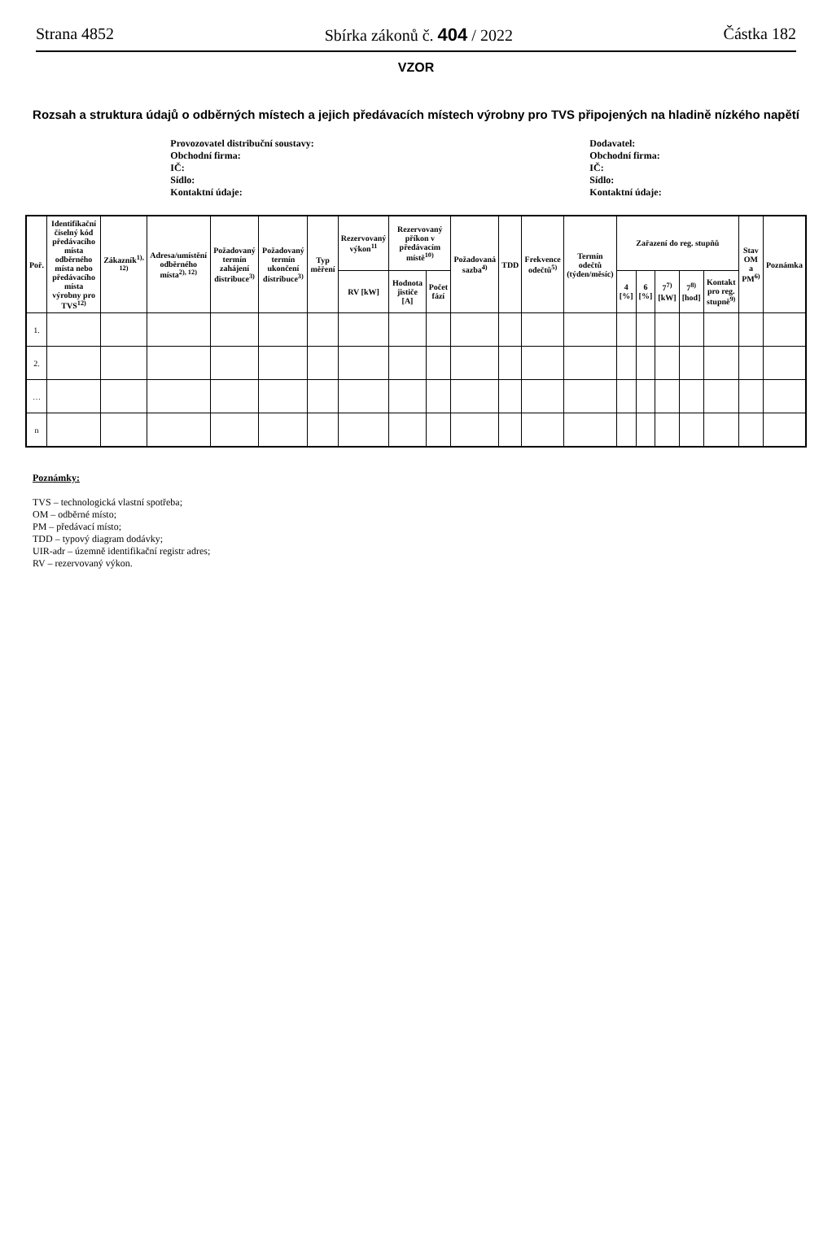Strana 4852 Sbírka zákonů č. 404 / 2022 Částka 182
VZOR
Rozsah a struktura údajů o odběrných místech a jejich předávacích místech výrobny pro TVS připojených na hladině nízkého napětí
Provozovatel distribuční soustavy:
Obchodní firma:
IČ:
Sídlo:
Kontaktní údaje:
Dodavatel:
Obchodní firma:
IČ:
Sídlo:
Kontaktní údaje:
| Poř. | Identifikační číselný kód předávacího místa odběrného místa nebo předávacího místa výrobny pro TVS<sup>12)</sup> | Zákazník<sup>1), 12)</sup> | Adresa/umístění odběrného místa<sup>2), 12)</sup> | Požadovaný termín zahájení distribuce<sup>3)</sup> | Požadovaný termín ukončení distribuce<sup>3)</sup> | Typ měření | Rezervovaný výkon<sup>11</sup> | Rezervovaný příkon v předávacím místě<sup>10)</sup> | | Požadovaná sazba<sup>4)</sup> | TDD | Frekvence odečtů<sup>5)</sup> | Termín odečtů (týden/měsíc) | Zařazení do reg. stupňů | | | | | Stav OM a PM<sup>6)</sup> | Poznámka |
| --- | --- | --- | --- | --- | --- | --- | --- | --- | --- | --- | --- | --- | --- | --- | --- | --- | --- | --- | --- | --- |
| | | | | | | | RV [kW] | Hodnota jističe [A] | Počet fází | | | | | 4 [%] | 6 [%] | 7<sup>7)</sup> [kW] | 7<sup>8)</sup> [hod] | Kontakt pro reg. stupně<sup>9)</sup> | | |
| 1. | | | | | | | | | | | | | | | | | | | | |
| 2. | | | | | | | | | | | | | | | | | | | | |
| … | | | | | | | | | | | | | | | | | | | | |
| n | | | | | | | | | | | | | | | | | | | | |
Poznámky:
TVS – technologická vlastní spotřeba;
OM – odběrné místo;
PM – předávací místo;
TDD – typový diagram dodávky;
UIR-adr – územně identifikační registr adres;
RV – rezervovaný výkon.